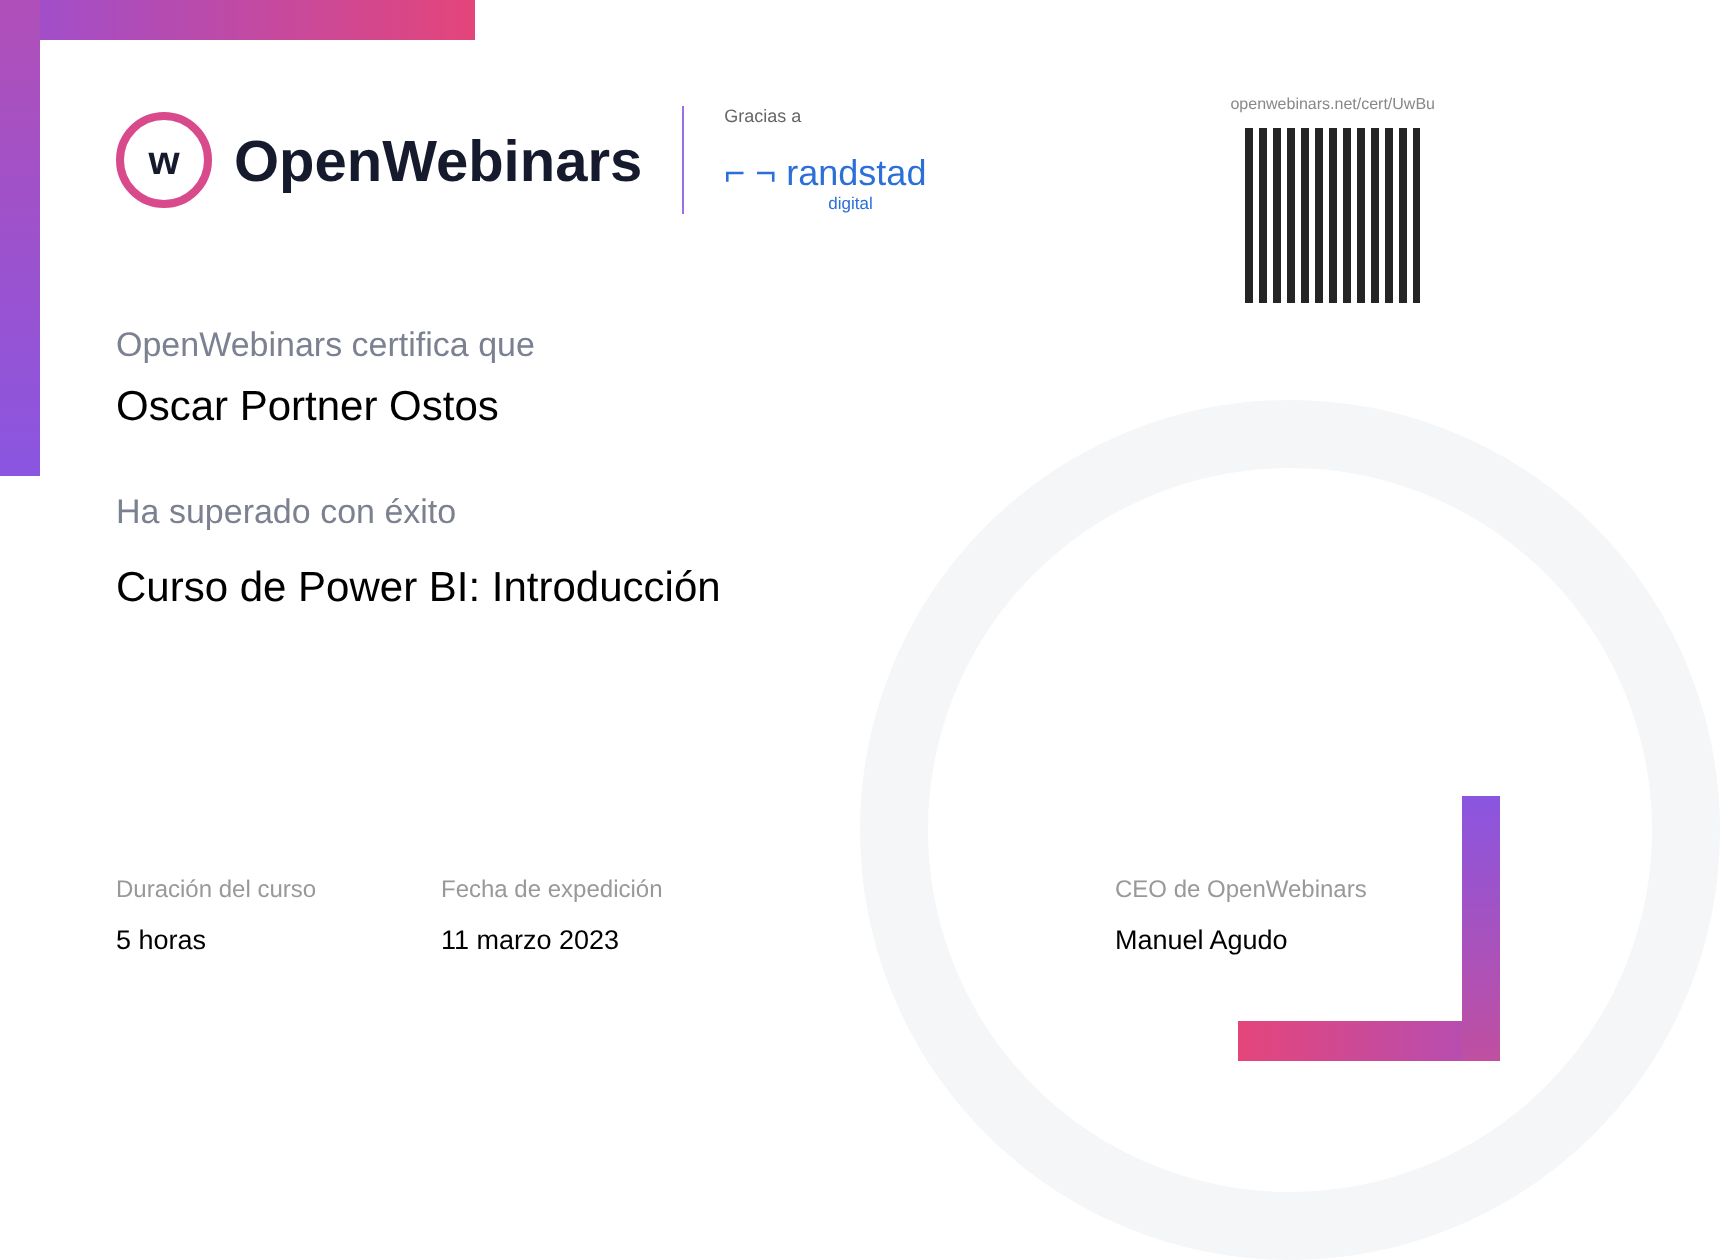openwebinars.net/cert/UwBu
w
OpenWebinars
Gracias a
⌐ ¬ randstad
digital
OpenWebinars certifica que
Oscar Portner Ostos
Ha superado con éxito
Curso de Power BI: Introducción
Duración del curso
5 horas
Fecha de expedición
11 marzo 2023
CEO de OpenWebinars
Manuel Agudo